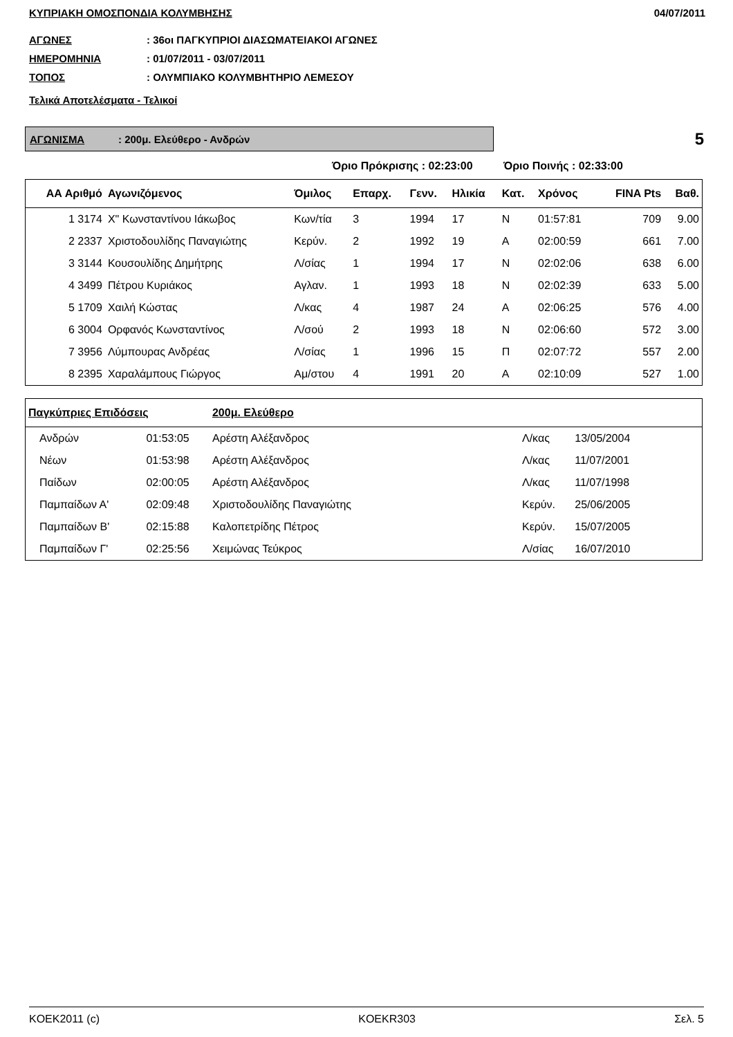ΚΥΠΡΙΑΚΗ ΟΜΟΣΠΟΝΔΙΑ ΚΟΛΥΜΒΗΣΗΣ 04/07/2011
ΑΓΩΝΕΣ: 36οι ΠΑΓΚΥΠΡΙΟΙ ΔΙΑΣΩΜΑΤΕΙΑΚΟΙ ΑΓΩΝΕΣ
ΗΜΕΡΟΜΗΝΙΑ: 01/07/2011 - 03/07/2011
ΤΟΠΟΣ: ΟΛΥΜΠΙΑΚΟ ΚΟΛΥΜΒΗΤΗΡΙΟ ΛΕΜΕΣΟΥ
Τελικά Αποτελέσματα - Τελικοί
ΑΓΩΝΙΣΜΑ: 200μ. Ελεύθερο - Ανδρών
5
Όριο Πρόκρισης : 02:23:00 Όριο Ποινής : 02:33:00
| ΑΑ Αριθμό | Αγωνιζόμενος | Όμιλος | Επαρχ. | Γενν. | Ηλικία | Κατ. | Χρόνος | FINA Pts | Βαθ. |
| --- | --- | --- | --- | --- | --- | --- | --- | --- | --- |
| 1 3174 | Χ" Κωνσταντίνου Ιάκωβος | Κων/τία | 3 | 1994 | 17 | Ν | 01:57:81 | 709 | 9.00 |
| 2 2337 | Χριστοδουλίδης Παναγιώτης | Κερύν. | 2 | 1992 | 19 | Α | 02:00:59 | 661 | 7.00 |
| 3 3144 | Κουσουλίδης Δημήτρης | Λ/σίας | 1 | 1994 | 17 | Ν | 02:02:06 | 638 | 6.00 |
| 4 3499 | Πέτρου Κυριάκος | Αγλαν. | 1 | 1993 | 18 | Ν | 02:02:39 | 633 | 5.00 |
| 5 1709 | Χαιλή Κώστας | Λ/κας | 4 | 1987 | 24 | Α | 02:06:25 | 576 | 4.00 |
| 6 3004 | Ορφανός Κωνσταντίνος | Λ/σού | 2 | 1993 | 18 | Ν | 02:06:60 | 572 | 3.00 |
| 7 3956 | Λύμπουρας Ανδρέας | Λ/σίας | 1 | 1996 | 15 | Π | 02:07:72 | 557 | 2.00 |
| 8 2395 | Χαραλάμπους Γιώργος | Αμ/στου | 4 | 1991 | 20 | Α | 02:10:09 | 527 | 1.00 |
| Παγκύπριες Επιδόσεις | | 200μ. Ελεύθερο | | | |
| --- | --- | --- | --- | --- | --- |
| Ανδρών | 01:53:05 | Αρέστη Αλέξανδρος | Λ/κας | 13/05/2004 | |
| Νέων | 01:53:98 | Αρέστη Αλέξανδρος | Λ/κας | 11/07/2001 | |
| Παίδων | 02:00:05 | Αρέστη Αλέξανδρος | Λ/κας | 11/07/1998 | |
| Παμπαίδων Α' | 02:09:48 | Χριστοδουλίδης Παναγιώτης | Κερύν. | 25/06/2005 | |
| Παμπαίδων Β' | 02:15:88 | Καλοπετρίδης Πέτρος | Κερύν. | 15/07/2005 | |
| Παμπαίδων Γ' | 02:25:56 | Χειμώνας Τεύκρος | Λ/σίας | 16/07/2010 | |
KOEK2011 (c) KOEKR303 Σελ. 5